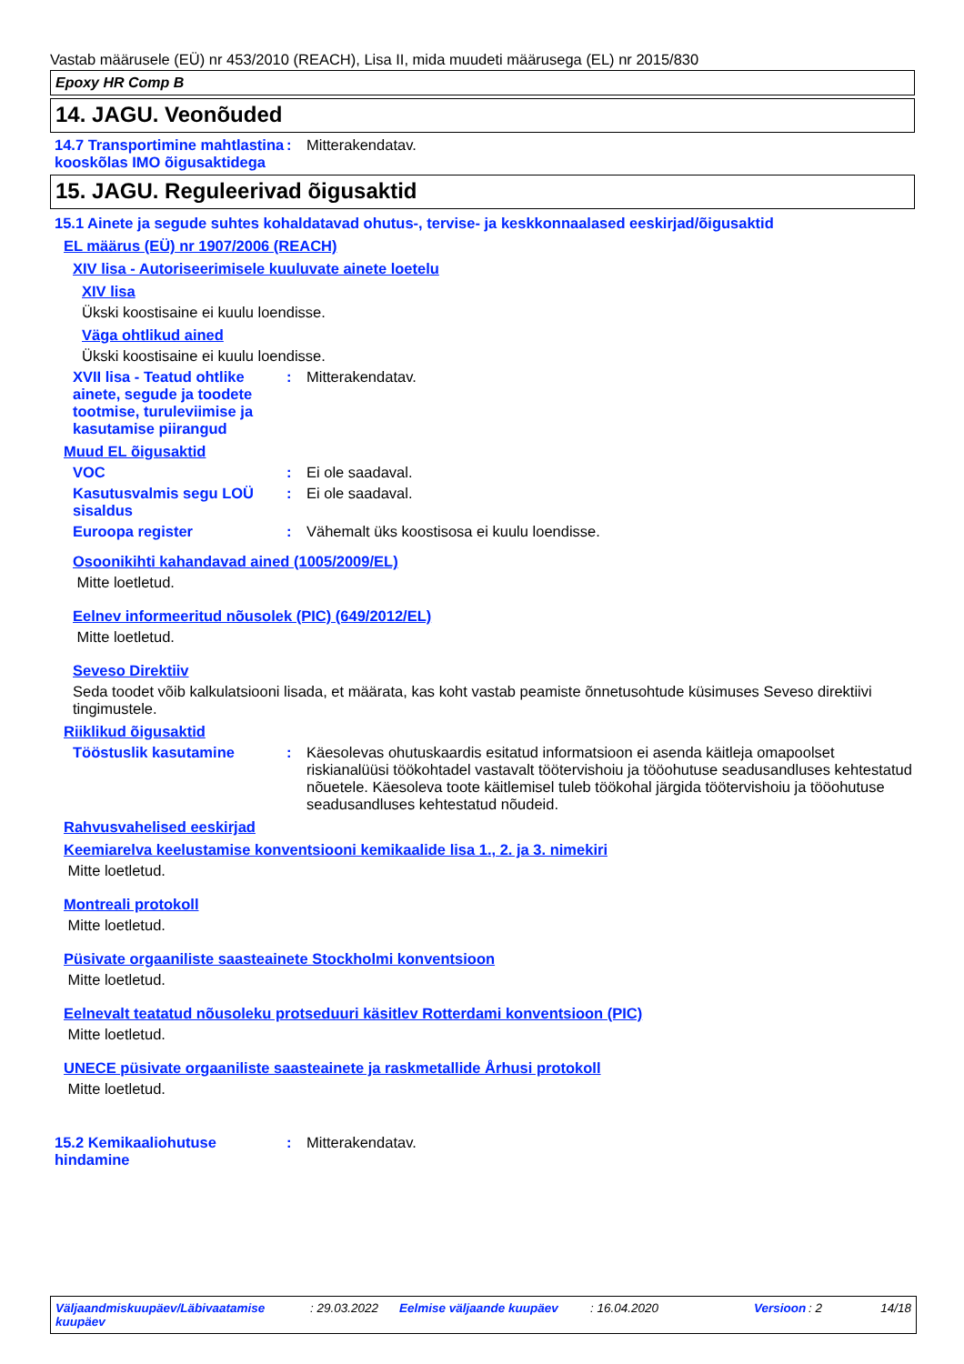Vastab määrusele (EÜ) nr 453/2010 (REACH), Lisa II, mida muudeti määrusega (EL) nr 2015/830
Epoxy HR Comp B
14. JAGU. Veonõuded
14.7 Transportimine mahtlastina kooskõlas IMO õigusaktidega
: Mitterakendatav.
15. JAGU. Reguleerivad õigusaktid
15.1 Ainete ja segude suhtes kohaldatavad ohutus-, tervise- ja keskkonnaalased eeskirjad/õigusaktid
EL määrus (EÜ) nr 1907/2006 (REACH)
XIV lisa - Autoriseerimisele kuuluvate ainete loetelu
XIV lisa
Ükski koostisaine ei kuulu loendisse.
Väga ohtlikud ained
Ükski koostisaine ei kuulu loendisse.
XVII lisa - Teatud ohtlike ainete, segude ja toodete tootmise, turuleviimise ja kasutamise piirangud
: Mitterakendatav.
Muud EL õigusaktid
VOC : Ei ole saadaval.
Kasutusvalmis segu LOÜ sisaldus
: Ei ole saadaval.
Euroopa register : Vähemalt üks koostisosa ei kuulu loendisse.
Osoonikihti kahandavad ained (1005/2009/EL)
Mitte loetletud.
Eelnev informeeritud nõusolek (PIC) (649/2012/EL)
Mitte loetletud.
Seveso Direktiiv
Seda toodet võib kalkulatsiooni lisada, et määrata, kas koht vastab peamiste õnnetusohtude küsimuses Seveso direktiivi tingimustele.
Riiklikud õigusaktid
Tööstuslik kasutamine : Käesolevas ohutuskaardis esitatud informatsioon ei asenda käitleja omapoolset riskianalüüsi töökohtadel vastavalt töötervishoiu ja tööohutuse seadusandluses kehtestatud nõuetele. Käesoleva toote käitlemisel tuleb töökohal järgida töötervishoiu ja tööohutuse seadusandluses kehtestatud nõudeid.
Rahvusvahelised eeskirjad
Keemiarelva keelustamise konventsiooni kemikaalide lisa 1., 2. ja 3. nimekiri
Mitte loetletud.
Montreali protokoll
Mitte loetletud.
Püsivate orgaaniliste saasteainete Stockholmi konventsioon
Mitte loetletud.
Eelnevalt teatatud nõusoleku protseduuri käsitlev Rotterdami konventsioon (PIC)
Mitte loetletud.
UNECE püsivate orgaaniliste saasteainete ja raskmetallide Århusi protokoll
Mitte loetletud.
15.2 Kemikaaliohutuse hindamine
: Mitterakendatav.
Väljaandmiskuupäev/Läbivaatamise kuupäev
: 29.03.2022 Eelmise väljaande kuupäev : 16.04.2020 Versioon
: 2 14/18